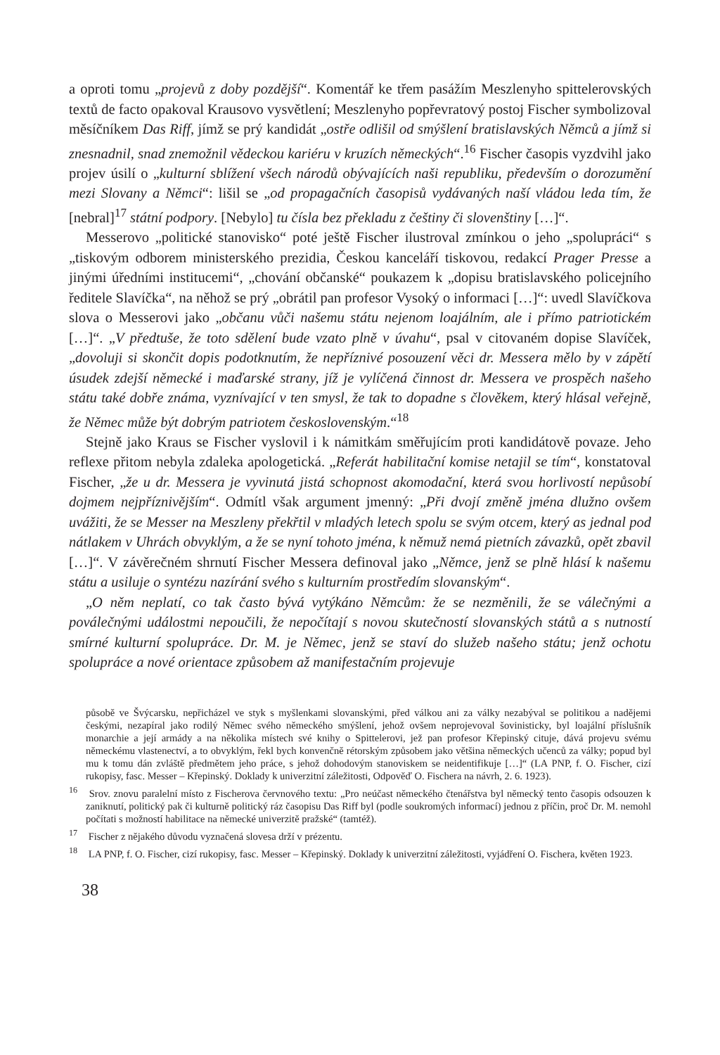a oproti tomu „projevů z doby pozdější“. Komentář ke třem pasážím Meszlenyho spittelerovských textů de facto opakoval Krausovo vysvětlení; Meszlenyho popřevratový postoj Fischer symbolizoval měsíčníkem Das Riff, jímž se prý kandidát „ostře odlišil od smýšlení bratislavských Němců a jímž si znesnadnil, snad znemožnil vědeckou kariéru v kruzích německých“.<sup>16</sup> Fischer časopis vyzdvihl jako projev úsilí o „kulturní sblížení všech národů obývajících naši republiku, především o dorozumění mezi Slovany a Němci“: lišil se „od propagačních časopisů vydávaných naší vládou leda tím, že [nebral]<sup>17</sup> státní podpory. [Nebylo] tu čísla bez překladu z češtiny či slovenštiny […]“.
Messerovo „politické stanovisko“ poté ještě Fischer ilustroval zmínkou o jeho „spolupráci“ s „tiskovým odborem ministerského prezidia, Českou kanceláří tiskovou, redakcí Prager Presse a jinými úředními institucemi“, „chování občanské“ poukazem k „dopisu bratislavského policejního ředitele Slavíčka“, na něhož se prý „obrátil pan profesor Vysoký o informaci […]“: uvedl Slavíčkova slova o Messerovi jako „občanu vůči našemu státu nejenom loajálním, ale i přímo patriotickém […]“. „V předtuše, že toto sdělení bude vzato plně v úvahu“, psal v citovaném dopise Slavíček, „dovoluji si skončit dopis podotknutím, že nepříznivé posouzení věci dr. Messera mělo by v zápětí úsudek zdejší německé i maďarské strany, jíž je vylíčená činnost dr. Messera ve prospěch našeho státu také dobře známa, vyznívající v ten smysl, že tak to dopadne s člověkem, který hlásal veřejně, že Němec může být dobrým patriotem československým.“<sup>18</sup>
Stejně jako Kraus se Fischer vyslovil i k námitkám směřujícím proti kandidátově povaze. Jeho reflexe přitom nebyla zdaleka apologetická. „Referát habilitační komise netajil se tím“, konstatoval Fischer, „že u dr. Messera je vyvinutá jistá schopnost akomodační, která svou horlivostí nepůsobí dojmem nejpříznivějším“. Odmítl však argument jmenný: „Při dvojí změně jména dlužno ovšem uvážiti, že se Messer na Meszleny překřtil v mladých letech spolu se svým otcem, který as jednal pod nátlakem v Uhrách obvyklým, a že se nyní tohoto jména, k němuž nemá pietních závazků, opět zbavil […]“. V závěrečném shrnutí Fischer Messera definoval jako „Němce, jenž se plně hlásí k našemu státu a usiluje o syntézu nazírání svého s kulturním prostředím slovanským“.
„O něm neplatí, co tak často bývá vytýkáno Němcům: že se nezměnili, že se válečnými a poválečnými událostmi nepoučili, že nepočítají s novou skutečností slovanských států a s nutností smírné kulturní spolupráce. Dr. M. je Němec, jenž se staví do služeb našeho státu; jenž ochotu spolupráce a nové orientace způsobem až manifestačním projevuje
působě ve Švýcarsku, nepřicházel ve styk s myšlenkami slovanskými, před válkou ani za války nezabýval se politikou a nadějemi českými, nezapíral jako rodilý Němec svého německého smýšlení, jehož ovšem neprojevoval šovinisticky, byl loajální příslušník monarchie a její armády a na několika místech své knihy o Spittelerovi, jež pan profesor Křepinský cituje, dává projevu svému německému vlastenectví, a to obvyklým, řekl bych konvenčně rétorským způsobem jako většina německých učenců za války; popud byl mu k tomu dán zvláště předmětem jeho práce, s jehož dohodovým stanoviskem se neidentifikuje […]“ (LA PNP, f. O. Fischer, cizí rukopisy, fasc. Messer – Křepinský. Doklady k univerzitní záležitosti, Odpověď O. Fischera na návrh, 2. 6. 1923).
<sup>16</sup> Srov. znovu paralelní místo z Fischerova červnového textu: „Pro neúčast německého čtenářstva byl německý tento časopis odsouzen k zaniknutí, politický pak či kulturně politický ráz časopisu Das Riff byl (podle soukromých informací) jednou z příčin, proč Dr. M. nemohl počítati s možností habilitace na německé univerzitě pražské“ (tamtéž).
<sup>17</sup> Fischer z nějakého důvodu vyznačená slovesa drží v prézentu.
<sup>18</sup> LA PNP, f. O. Fischer, cizí rukopisy, fasc. Messer – Křepinský. Doklady k univerzitní záležitosti, vyjádření O. Fischera, květen 1923.
38